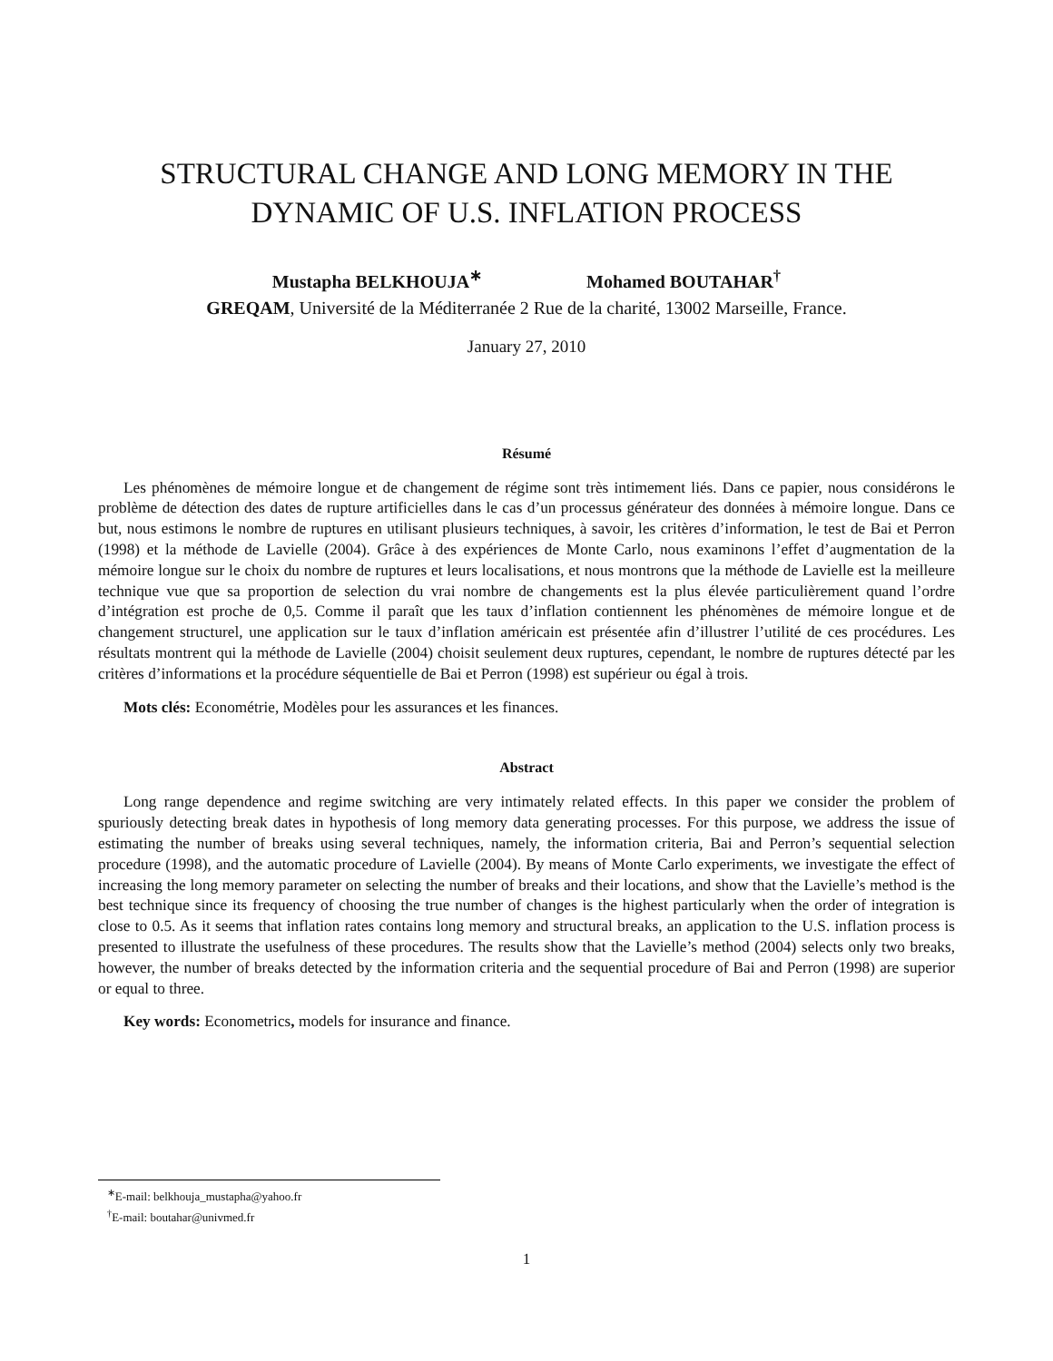STRUCTURAL CHANGE AND LONG MEMORY IN THE
DYNAMIC OF U.S. INFLATION PROCESS
Mustapha BELKHOUJA<sup>∗</sup> Mohamed BOUTAHAR<sup>†</sup>
GREQAM, Université de la Méditerranée 2 Rue de la charité, 13002 Marseille, France.
January 27, 2010
Résumé
Les phénomènes de mémoire longue et de changement de régime sont très intimement liés. Dans ce papier, nous considérons le problème de détection des dates de rupture artificielles dans le cas d’un processus générateur des données à mémoire longue. Dans ce but, nous estimons le nombre de ruptures en utilisant plusieurs techniques, à savoir, les critères d’information, le test de Bai et Perron (1998) et la méthode de Lavielle (2004). Grâce à des expériences de Monte Carlo, nous examinons l’effet d’augmentation de la mémoire longue sur le choix du nombre de ruptures et leurs localisations, et nous montrons que la méthode de Lavielle est la meilleure technique vue que sa proportion de selection du vrai nombre de changements est la plus élevée particulièrement quand l’ordre d’intégration est proche de 0,5. Comme il paraît que les taux d’inflation contiennent les phénomènes de mémoire longue et de changement structurel, une application sur le taux d’inflation américain est présentée afin d’illustrer l’utilité de ces procédures. Les résultats montrent qui la méthode de Lavielle (2004) choisit seulement deux ruptures, cependant, le nombre de ruptures détecté par les critères d’informations et la procédure séquentielle de Bai et Perron (1998) est supérieur ou égal à trois.
Mots clés: Econométrie, Modèles pour les assurances et les finances.
Abstract
Long range dependence and regime switching are very intimately related effects. In this paper we consider the problem of spuriously detecting break dates in hypothesis of long memory data generating processes. For this purpose, we address the issue of estimating the number of breaks using several techniques, namely, the information criteria, Bai and Perron’s sequential selection procedure (1998), and the automatic procedure of Lavielle (2004). By means of Monte Carlo experiments, we investigate the effect of increasing the long memory parameter on selecting the number of breaks and their locations, and show that the Lavielle’s method is the best technique since its frequency of choosing the true number of changes is the highest particularly when the order of integration is close to 0.5. As it seems that inflation rates contains long memory and structural breaks, an application to the U.S. inflation process is presented to illustrate the usefulness of these procedures. The results show that the Lavielle’s method (2004) selects only two breaks, however, the number of breaks detected by the information criteria and the sequential procedure of Bai and Perron (1998) are superior or equal to three.
Key words: Econometrics, models for insurance and finance.
<sup>∗</sup>E-mail: belkhouja_mustapha@yahoo.fr
<sup>†</sup> E-mail: boutahar@univmed.fr
1